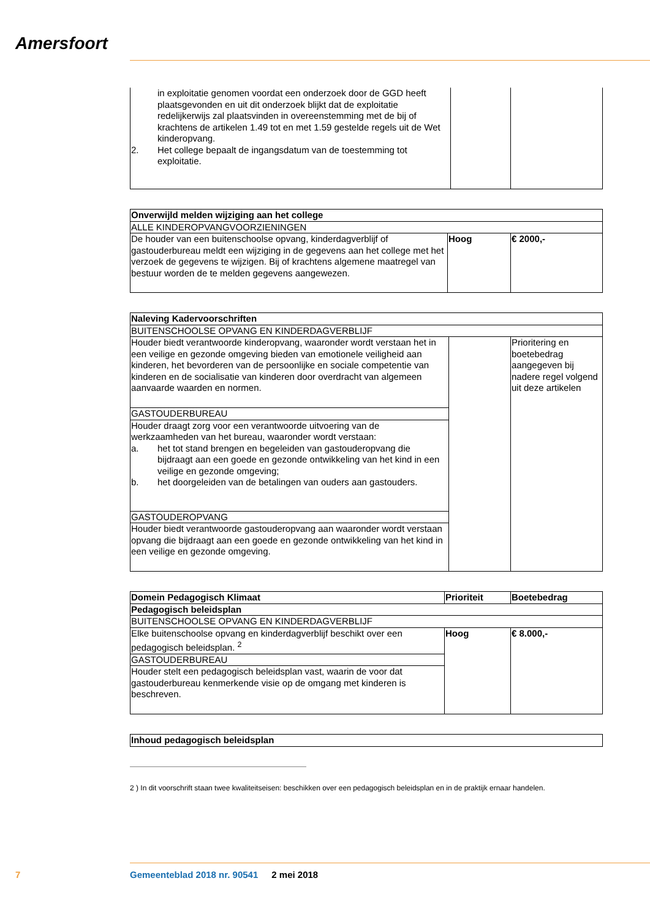Amersfoort
| in exploitatie genomen voordat een onderzoek door de GGD heeft plaatsgevonden en uit dit onderzoek blijkt dat de exploitatie redelijkerwijs zal plaatsvinden in overeenstemming met de bij of krachtens de artikelen 1.49 tot en met 1.59 gestelde regels uit de Wet kinderopvang. 2. Het college bepaalt de ingangsdatum van de toestemming tot exploitatie. | | |
| Onverwijld melden wijziging aan het college | | |
| --- | --- | --- |
| ALLE KINDEROPVANGVOORZIENINGEN | | |
| De houder van een buitenschoolse opvang, kinderdagverblijf of gastouderbureau meldt een wijziging in de gegevens aan het college met het verzoek de gegevens te wijzigen. Bij of krachtens algemene maatregel van bestuur worden de te melden gegevens aangewezen. | Hoog | € 2000,- |
| Naleving Kadervoorschriften | | |
| --- | --- | --- |
| BUITENSCHOOLSE OPVANG EN KINDERDAGVERBLIJF | | |
| Houder biedt verantwoorde kinderopvang, waaronder wordt verstaan het in een veilige en gezonde omgeving bieden van emotionele veiligheid aan kinderen, het bevorderen van de persoonlijke en sociale competentie van kinderen en de socialisatie van kinderen door overdracht van algemeen aanvaarde waarden en normen. | | Prioritering en boetebedrag aangegeven bij nadere regel volgend uit deze artikelen |
| GASTOUDERBUREAU | | |
| Houder draagt zorg voor een verantwoorde uitvoering van de werkzaamheden van het bureau, waaronder wordt verstaan: a. het tot stand brengen en begeleiden van gastouderopvang die bijdraagt aan een goede en gezonde ontwikkeling van het kind in een veilige en gezonde omgeving; b. het doorgeleiden van de betalingen van ouders aan gastouders. | | |
| GASTOUDEROPVANG | | |
| Houder biedt verantwoorde gastouderopvang aan waaronder wordt verstaan opvang die bijdraagt aan een goede en gezonde ontwikkeling van het kind in een veilige en gezonde omgeving. | | |
| Domein Pedagogisch Klimaat | Prioriteit | Boetebedrag |
| --- | --- | --- |
| Pedagogisch beleidsplan | | |
| BUITENSCHOOLSE OPVANG EN KINDERDAGVERBLIJF | | |
| Elke buitenschoolse opvang en kinderdagverblijf beschikt over een pedagogisch beleidsplan. <sup>2</sup> | Hoog | € 8.000,- |
| GASTOUDERBUREAU | | |
| Houder stelt een pedagogisch beleidsplan vast, waarin de voor dat gastouderbureau kenmerkende visie op de omgang met kinderen is beschreven. | | |
| Inhoud pedagogisch beleidsplan |
| --- |
2 ) In dit voorschrift staan twee kwaliteitseisen: beschikken over een pedagogisch beleidsplan en in de praktijk ernaar handelen.
7 Gemeenteblad 2018 nr. 90541 2 mei 2018